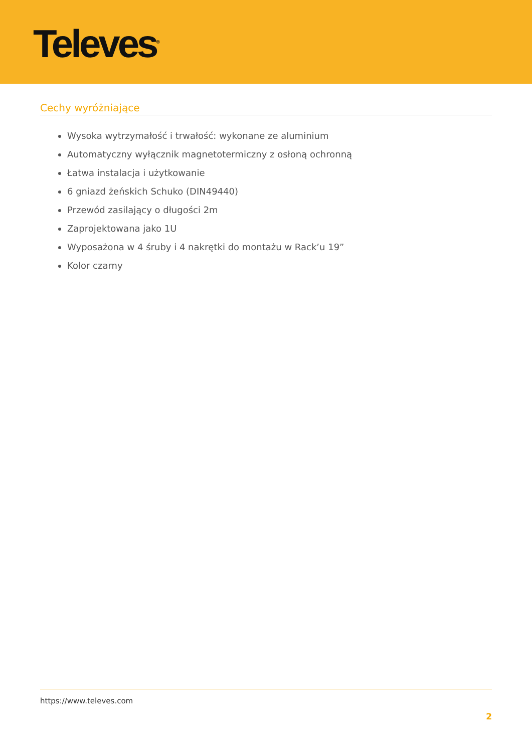Televes<sup>®</sup>
Cechy wyróżniające
Wysoka wytrzymałość i trwałość: wykonane ze aluminium
Automatyczny wyłącznik magnetotermiczny z osłoną ochronną
Łatwa instalacja i użytkowanie
6 gniazd żeńskich Schuko (DIN49440)
Przewód zasilający o długości 2m
Zaprojektowana jako 1U
Wyposażona w 4 śruby i 4 nakrętki do montażu w Rack’u 19”
Kolor czarny
https://www.televes.com
2